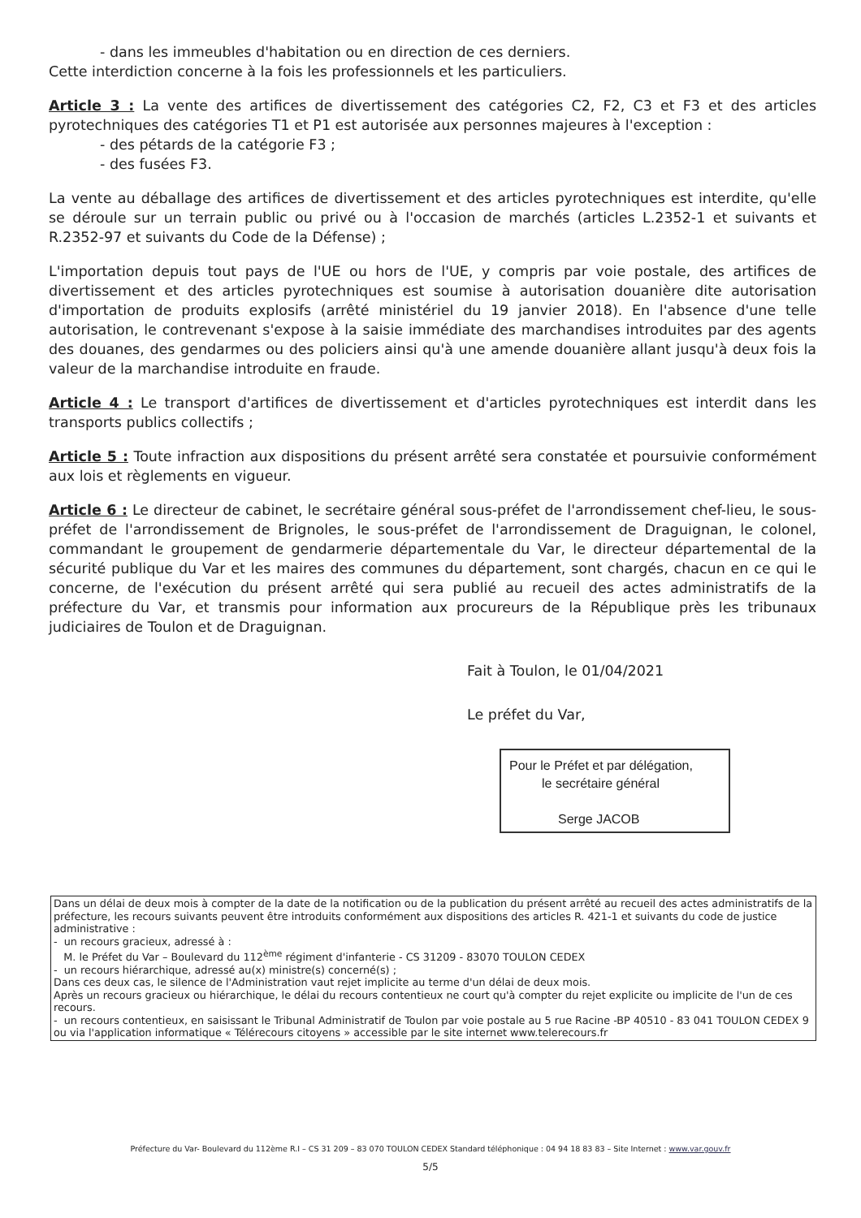- dans les immeubles d'habitation ou en direction de ces derniers.
Cette interdiction concerne à la fois les professionnels et les particuliers.
Article 3 : La vente des artifices de divertissement des catégories C2, F2, C3 et F3 et des articles pyrotechniques des catégories T1 et P1 est autorisée aux personnes majeures à l'exception :
- des pétards de la catégorie F3 ;
- des fusées F3.
La vente au déballage des artifices de divertissement et des articles pyrotechniques est interdite, qu'elle se déroule sur un terrain public ou privé ou à l'occasion de marchés (articles L.2352-1 et suivants et R.2352-97 et suivants du Code de la Défense) ;
L'importation depuis tout pays de l'UE ou hors de l'UE, y compris par voie postale, des artifices de divertissement et des articles pyrotechniques est soumise à autorisation douanière dite autorisation d'importation de produits explosifs (arrêté ministériel du 19 janvier 2018). En l'absence d'une telle autorisation, le contrevenant s'expose à la saisie immédiate des marchandises introduites par des agents des douanes, des gendarmes ou des policiers ainsi qu'à une amende douanière allant jusqu'à deux fois la valeur de la marchandise introduite en fraude.
Article 4 : Le transport d'artifices de divertissement et d'articles pyrotechniques est interdit dans les transports publics collectifs ;
Article 5 : Toute infraction aux dispositions du présent arrêté sera constatée et poursuivie conformément aux lois et règlements en vigueur.
Article 6 : Le directeur de cabinet, le secrétaire général sous-préfet de l'arrondissement chef-lieu, le sous-préfet de l'arrondissement de Brignoles, le sous-préfet de l'arrondissement de Draguignan, le colonel, commandant le groupement de gendarmerie départementale du Var, le directeur départemental de la sécurité publique du Var et les maires des communes du département, sont chargés, chacun en ce qui le concerne, de l'exécution du présent arrêté qui sera publié au recueil des actes administratifs de la préfecture du Var, et transmis pour information aux procureurs de la République près les tribunaux judiciaires de Toulon et de Draguignan.
Fait à Toulon, le 01/04/2021
Le préfet du Var,
Pour le Préfet et par délégation,
le secrétaire général
Serge JACOB
Dans un délai de deux mois à compter de la date de la notification ou de la publication du présent arrêté au recueil des actes administratifs de la préfecture, les recours suivants peuvent être introduits conformément aux dispositions des articles R. 421-1 et suivants du code de justice administrative :
- un recours gracieux, adressé à :
M. le Préfet du Var – Boulevard du 112<sup>ème</sup> régiment d'infanterie - CS 31209 - 83070 TOULON CEDEX
- un recours hiérarchique, adressé au(x) ministre(s) concerné(s) ;
Dans ces deux cas, le silence de l'Administration vaut rejet implicite au terme d'un délai de deux mois.
Après un recours gracieux ou hiérarchique, le délai du recours contentieux ne court qu'à compter du rejet explicite ou implicite de l'un de ces recours.
- un recours contentieux, en saisissant le Tribunal Administratif de Toulon par voie postale au 5 rue Racine -BP 40510 - 83 041 TOULON CEDEX 9 ou via l'application informatique « Télérecours citoyens » accessible par le site internet www.telerecours.fr
Préfecture du Var- Boulevard du 112ème R.I – CS 31 209 – 83 070 TOULON CEDEX Standard téléphonique : 04 94 18 83 83 – Site Internet : www.var.gouv.fr
5/5